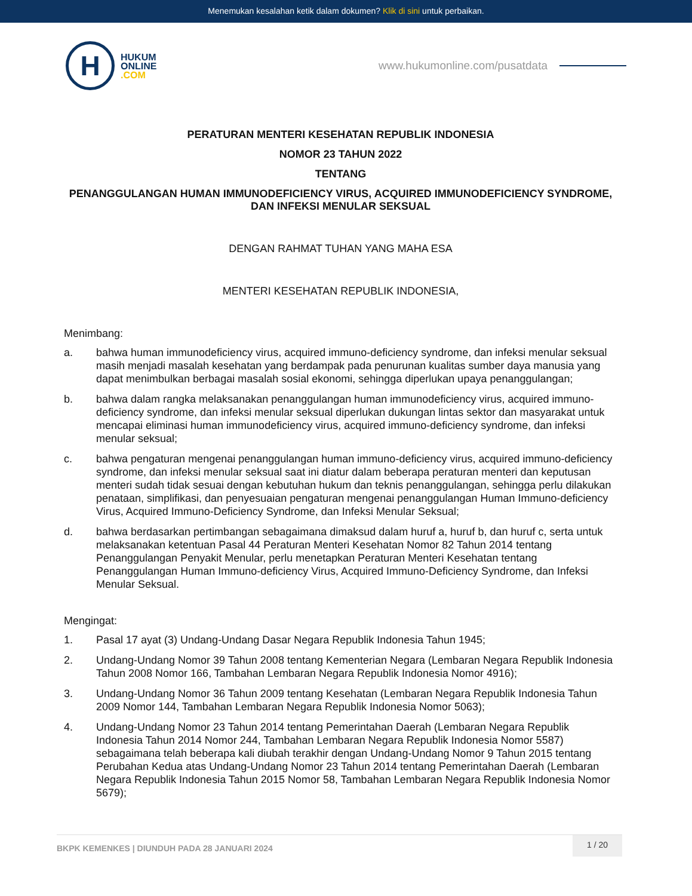Menemukan kesalahan ketik dalam dokumen? Klik di sini untuk perbaikan.
H
HUKUM
ONLINE
.COM
www.hukumonline.com/pusatdata
PERATURAN MENTERI KESEHATAN REPUBLIK INDONESIA
NOMOR 23 TAHUN 2022
TENTANG
PENANGGULANGAN HUMAN IMMUNODEFICIENCY VIRUS, ACQUIRED IMMUNODEFICIENCY SYNDROME, DAN INFEKSI MENULAR SEKSUAL
DENGAN RAHMAT TUHAN YANG MAHA ESA
MENTERI KESEHATAN REPUBLIK INDONESIA,
Menimbang:
a. bahwa human immunodeficiency virus, acquired immuno-deficiency syndrome, dan infeksi menular seksual masih menjadi masalah kesehatan yang berdampak pada penurunan kualitas sumber daya manusia yang dapat menimbulkan berbagai masalah sosial ekonomi, sehingga diperlukan upaya penanggulangan;
b. bahwa dalam rangka melaksanakan penanggulangan human immunodeficiency virus, acquired immuno-deficiency syndrome, dan infeksi menular seksual diperlukan dukungan lintas sektor dan masyarakat untuk mencapai eliminasi human immunodeficiency virus, acquired immuno-deficiency syndrome, dan infeksi menular seksual;
c. bahwa pengaturan mengenai penanggulangan human immuno-deficiency virus, acquired immuno-deficiency syndrome, dan infeksi menular seksual saat ini diatur dalam beberapa peraturan menteri dan keputusan menteri sudah tidak sesuai dengan kebutuhan hukum dan teknis penanggulangan, sehingga perlu dilakukan penataan, simplifikasi, dan penyesuaian pengaturan mengenai penanggulangan Human Immuno-deficiency Virus, Acquired Immuno-Deficiency Syndrome, dan Infeksi Menular Seksual;
d. bahwa berdasarkan pertimbangan sebagaimana dimaksud dalam huruf a, huruf b, dan huruf c, serta untuk melaksanakan ketentuan Pasal 44 Peraturan Menteri Kesehatan Nomor 82 Tahun 2014 tentang Penanggulangan Penyakit Menular, perlu menetapkan Peraturan Menteri Kesehatan tentang Penanggulangan Human Immuno-deficiency Virus, Acquired Immuno-Deficiency Syndrome, dan Infeksi Menular Seksual.
Mengingat:
1. Pasal 17 ayat (3) Undang-Undang Dasar Negara Republik Indonesia Tahun 1945;
2. Undang-Undang Nomor 39 Tahun 2008 tentang Kementerian Negara (Lembaran Negara Republik Indonesia Tahun 2008 Nomor 166, Tambahan Lembaran Negara Republik Indonesia Nomor 4916);
3. Undang-Undang Nomor 36 Tahun 2009 tentang Kesehatan (Lembaran Negara Republik Indonesia Tahun 2009 Nomor 144, Tambahan Lembaran Negara Republik Indonesia Nomor 5063);
4. Undang-Undang Nomor 23 Tahun 2014 tentang Pemerintahan Daerah (Lembaran Negara Republik Indonesia Tahun 2014 Nomor 244, Tambahan Lembaran Negara Republik Indonesia Nomor 5587) sebagaimana telah beberapa kali diubah terakhir dengan Undang-Undang Nomor 9 Tahun 2015 tentang Perubahan Kedua atas Undang-Undang Nomor 23 Tahun 2014 tentang Pemerintahan Daerah (Lembaran Negara Republik Indonesia Tahun 2015 Nomor 58, Tambahan Lembaran Negara Republik Indonesia Nomor 5679);
BKPK KEMENKES | DIUNDUH PADA 28 JANUARI 2024 1 / 20